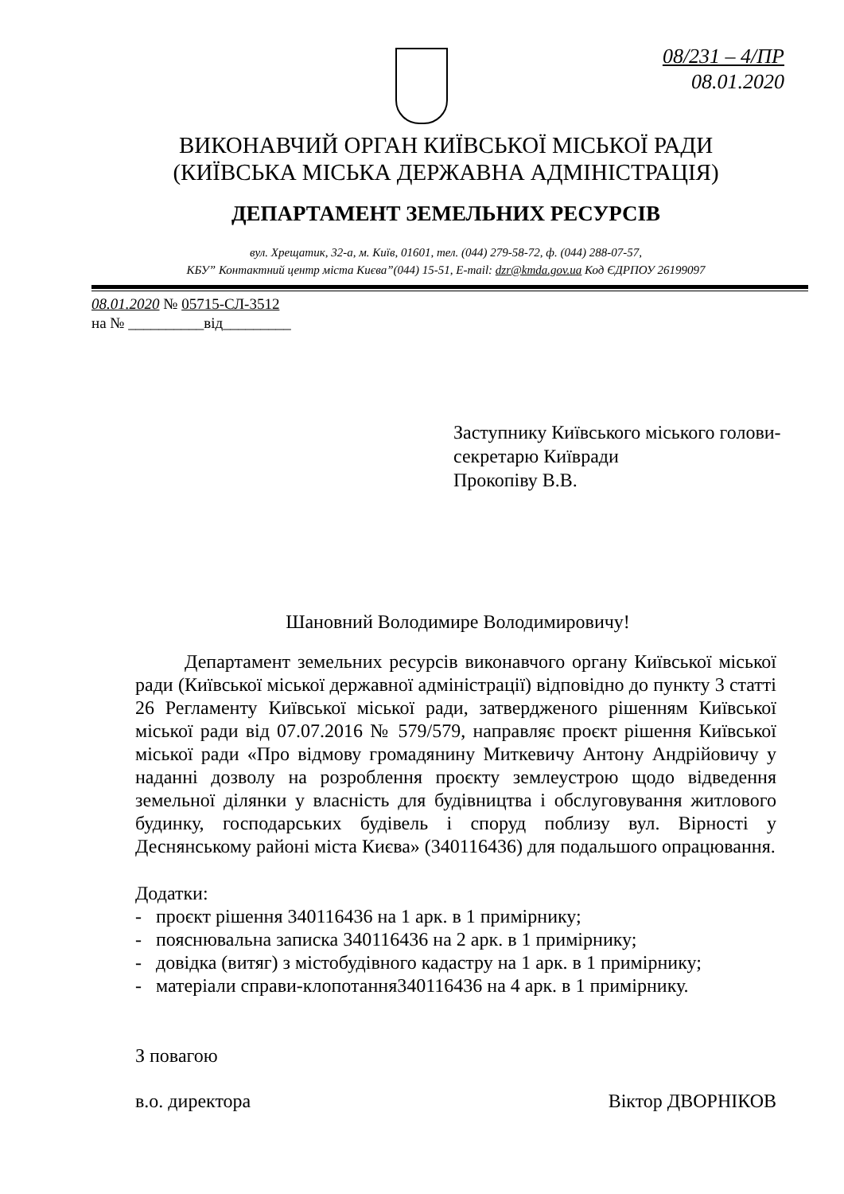08/231 – 4/ПР
08.01.2020
ВИКОНАВЧИЙ ОРГАН КИЇВСЬКОЇ МІСЬКОЇ РАДИ
(КИЇВСЬКА МІСЬКА ДЕРЖАВНА АДМІНІСТРАЦІЯ)
ДЕПАРТАМЕНТ ЗЕМЕЛЬНИХ РЕСУРСІВ
вул. Хрещатик, 32-а, м. Київ, 01601, тел. (044) 279-58-72, ф. (044) 288-07-57,
КБУ” Контактний центр міста Києва”(044) 15-51, E-mail: dzr@kmda.gov.ua Код ЄДРПОУ 26199097
08.01.2020 № 05715-СЛ-3512
на № __________від_________
Заступнику Київського міського голови-
секретарю Київради
Прокопіву В.В.
Шановний Володимире Володимировичу!
Департамент земельних ресурсів виконавчого органу Київської міської ради (Київської міської державної адміністрації) відповідно до пункту 3 статті 26 Регламенту Київської міської ради, затвердженого рішенням Київської міської ради від 07.07.2016 № 579/579, направляє проєкт рішення Київської міської ради «Про відмову громадянину Миткевичу Антону Андрійовичу у наданні дозволу на розроблення проєкту землеустрою щодо відведення земельної ділянки у власність для будівництва і обслуговування житлового будинку, господарських будівель і споруд поблизу вул. Вірності у Деснянському районі міста Києва» (340116436) для подальшого опрацювання.
Додатки:
- проєкт рішення 340116436 на 1 арк. в 1 примірнику;
- пояснювальна записка 340116436 на 2 арк. в 1 примірнику;
- довідка (витяг) з містобудівного кадастру на 1 арк. в 1 примірнику;
- матеріали справи-клопотання340116436 на 4 арк. в 1 примірнику.
З повагою
в.о. директора Віктор ДВОРНІКОВ